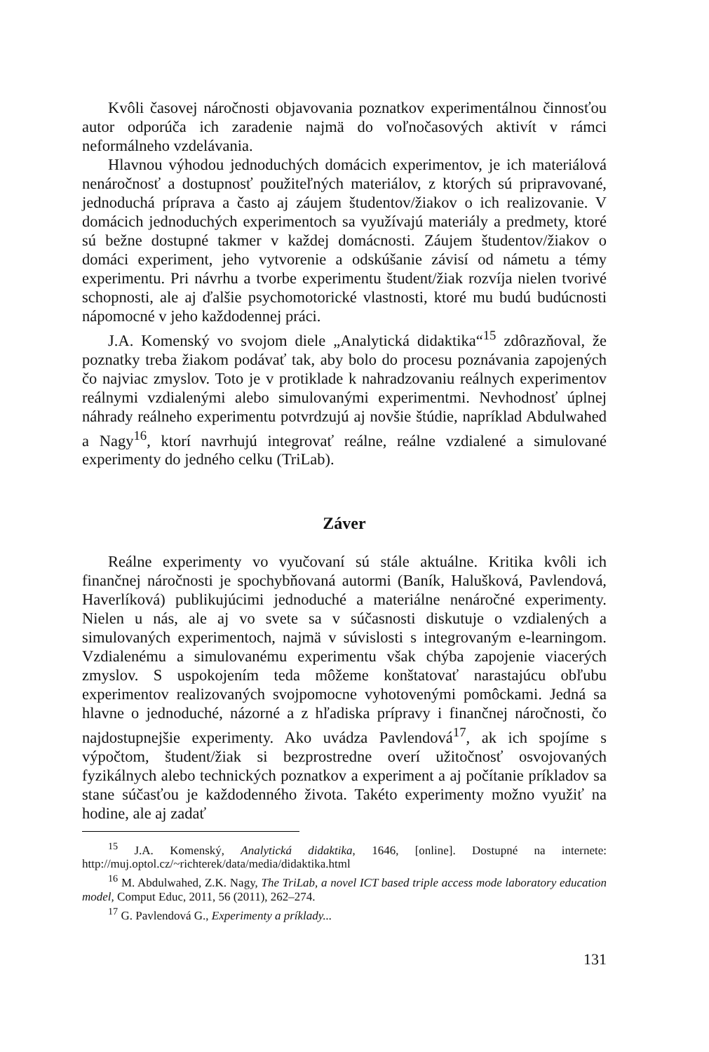Kvôli časovej náročnosti objavovania poznatkov experimentálnou činnosťou autor odporúča ich zaradenie najmä do voľnočasových aktivít v rámci neformálneho vzdelávania.
Hlavnou výhodou jednoduchých domácich experimentov, je ich materiálová nenáročnosť a dostupnosť použiteľných materiálov, z ktorých sú pripravované, jednoduchá príprava a často aj záujem študentov/žiakov o ich realizovanie. V domácich jednoduchých experimentoch sa využívajú materiály a predmety, ktoré sú bežne dostupné takmer v každej domácnosti. Záujem študentov/žiakov o domáci experiment, jeho vytvorenie a odskúšanie závisí od námetu a témy experimentu. Pri návrhu a tvorbe experimentu študent/žiak rozvíja nielen tvorivé schopnosti, ale aj ďalšie psychomotorické vlastnosti, ktoré mu budú budúcnosti nápomocné v jeho každodennej práci.
J.A. Komenský vo svojom diele „Analytická didaktika“<sup>15</sup> zdôrazňoval, že poznatky treba žiakom podávať tak, aby bolo do procesu poznávania zapojených čo najviac zmyslov. Toto je v protiklade k nahradzovaniu reálnych experimentov reálnymi vzdialenými alebo simulovanými experimentmi. Nevhodnosť úplnej náhrady reálneho experimentu potvrdzujú aj novšie štúdie, napríklad Abdulwahed a Nagy<sup>16</sup>, ktorí navrhujú integrovať reálne, reálne vzdialené a simulované experimenty do jedného celku (TriLab).
Záver
Reálne experimenty vo vyučovaní sú stále aktuálne. Kritika kvôli ich finančnej náročnosti je spochybňovaná autormi (Baník, Halušková, Pavlendová, Haverlíková) publikujúcimi jednoduché a materiálne nenáročné experimenty. Nielen u nás, ale aj vo svete sa v súčasnosti diskutuje o vzdialených a simulovaných experimentoch, najmä v súvislosti s integrovaným e-learningom. Vzdialenému a simulovanému experimentu však chýba zapojenie viacerých zmyslov. S uspokojením teda môžeme konštatovať narastajúcu obľubu experimentov realizovaných svojpomocne vyhotovenými pomôckami. Jedná sa hlavne o jednoduché, názorné a z hľadiska prípravy i finančnej náročnosti, čo najdostupnejšie experimenty. Ako uvádza Pavlendová<sup>17</sup>, ak ich spojíme s výpočtom, študent/žiak si bezprostredne overí užitočnosť osvojovaných fyzikálnych alebo technických poznatkov a experiment a aj počítanie príkladov sa stane súčasťou je každodenného života. Takéto experimenty možno využiť na hodine, ale aj zadať
<sup>15</sup> J.A. Komenský, Analytická didaktika, 1646, [online]. Dostupné na internete: http://muj.optol.cz/~richterek/data/media/didaktika.html
<sup>16</sup> M. Abdulwahed, Z.K. Nagy, The TriLab, a novel ICT based triple access mode laboratory education model, Comput Educ, 2011, 56 (2011), 262–274.
<sup>17</sup> G. Pavlendová G., Experimenty a príklady...
131